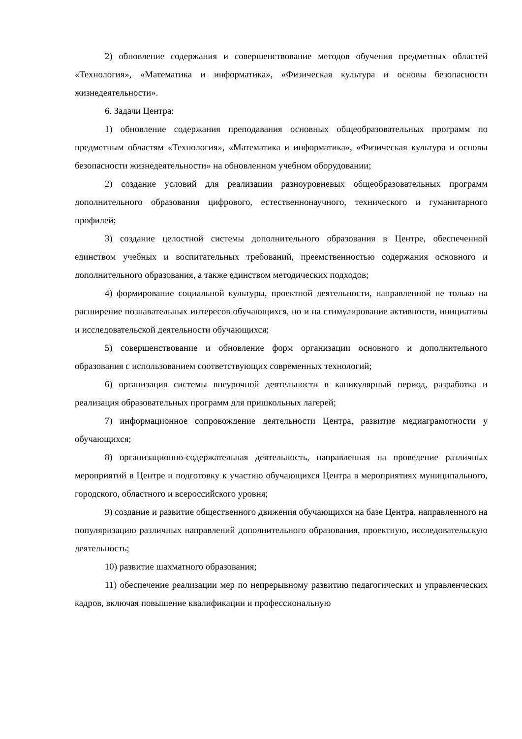2) обновление содержания и совершенствование методов обучения предметных областей «Технология», «Математика и информатика», «Физическая культура и основы безопасности жизнедеятельности».
6. Задачи Центра:
1) обновление содержания преподавания основных общеобразовательных программ по предметным областям «Технология», «Математика и информатика», «Физическая культура и основы безопасности жизнедеятельности» на обновленном учебном оборудовании;
2) создание условий для реализации разноуровневых общеобразовательных программ дополнительного образования цифрового, естественнонаучного, технического и гуманитарного профилей;
3) создание целостной системы дополнительного образования в Центре, обеспеченной единством учебных и воспитательных требований, преемственностью содержания основного и дополнительного образования, а также единством методических подходов;
4) формирование социальной культуры, проектной деятельности, направленной не только на расширение познавательных интересов обучающихся, но и на стимулирование активности, инициативы и исследовательской деятельности обучающихся;
5) совершенствование и обновление форм организации основного и дополнительного образования с использованием соответствующих современных технологий;
6) организация системы внеурочной деятельности в каникулярный период, разработка и реализация образовательных программ для пришкольных лагерей;
7) информационное сопровождение деятельности Центра, развитие медиаграмотности у обучающихся;
8) организационно-содержательная деятельность, направленная на проведение различных мероприятий в Центре и подготовку к участию обучающихся Центра в мероприятиях муниципального, городского, областного и всероссийского уровня;
9) создание и развитие общественного движения обучающихся на базе Центра, направленного на популяризацию различных направлений дополнительного образования, проектную, исследовательскую деятельность;
10) развитие шахматного образования;
11) обеспечение реализации мер по непрерывному развитию педагогических и управленческих кадров, включая повышение квалификации и профессиональную